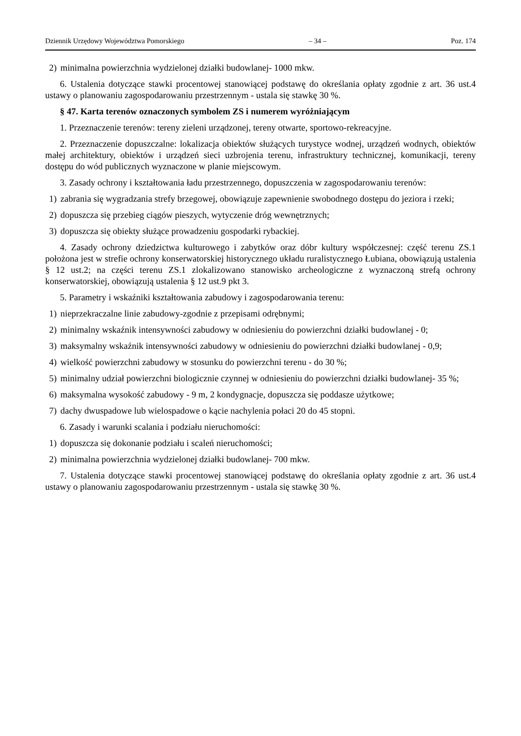Dziennik Urzędowy Województwa Pomorskiego – 34 – Poz. 174
2) minimalna powierzchnia wydzielonej działki budowlanej- 1000 mkw.
6. Ustalenia dotyczące stawki procentowej stanowiącej podstawę do określania opłaty zgodnie z art. 36 ust.4 ustawy o planowaniu zagospodarowaniu przestrzennym - ustala się stawkę 30 %.
§ 47. Karta terenów oznaczonych symbolem ZS i numerem wyróżniającym
1. Przeznaczenie terenów: tereny zieleni urządzonej, tereny otwarte, sportowo-rekreacyjne.
2. Przeznaczenie dopuszczalne: lokalizacja obiektów służących turystyce wodnej, urządzeń wodnych, obiektów małej architektury, obiektów i urządzeń sieci uzbrojenia terenu, infrastruktury technicznej, komunikacji, tereny dostępu do wód publicznych wyznaczone w planie miejscowym.
3. Zasady ochrony i kształtowania ładu przestrzennego, dopuszczenia w zagospodarowaniu terenów:
1) zabrania się wygradzania strefy brzegowej, obowiązuje zapewnienie swobodnego dostępu do jeziora i rzeki;
2) dopuszcza się przebieg ciągów pieszych, wytyczenie dróg wewnętrznych;
3) dopuszcza się obiekty służące prowadzeniu gospodarki rybackiej.
4. Zasady ochrony dziedzictwa kulturowego i zabytków oraz dóbr kultury współczesnej: część terenu ZS.1 położona jest w strefie ochrony konserwatorskiej historycznego układu ruralistycznego Łubiana, obowiązują ustalenia § 12 ust.2; na części terenu ZS.1 zlokalizowano stanowisko archeologiczne z wyznaczoną strefą ochrony konserwatorskiej, obowiązują ustalenia § 12 ust.9 pkt 3.
5. Parametry i wskaźniki kształtowania zabudowy i zagospodarowania terenu:
1) nieprzekraczalne linie zabudowy-zgodnie z przepisami odrębnymi;
2) minimalny wskaźnik intensywności zabudowy w odniesieniu do powierzchni działki budowlanej - 0;
3) maksymalny wskaźnik intensywności zabudowy w odniesieniu do powierzchni działki budowlanej - 0,9;
4) wielkość powierzchni zabudowy w stosunku do powierzchni terenu - do 30 %;
5) minimalny udział powierzchni biologicznie czynnej w odniesieniu do powierzchni działki budowlanej- 35 %;
6) maksymalna wysokość zabudowy - 9 m, 2 kondygnacje, dopuszcza się poddasze użytkowe;
7) dachy dwuspadowe lub wielospadowe o kącie nachylenia połaci 20 do 45 stopni.
6. Zasady i warunki scalania i podziału nieruchomości:
1) dopuszcza się dokonanie podziału i scaleń nieruchomości;
2) minimalna powierzchnia wydzielonej działki budowlanej- 700 mkw.
7. Ustalenia dotyczące stawki procentowej stanowiącej podstawę do określania opłaty zgodnie z art. 36 ust.4 ustawy o planowaniu zagospodarowaniu przestrzennym - ustala się stawkę 30 %.